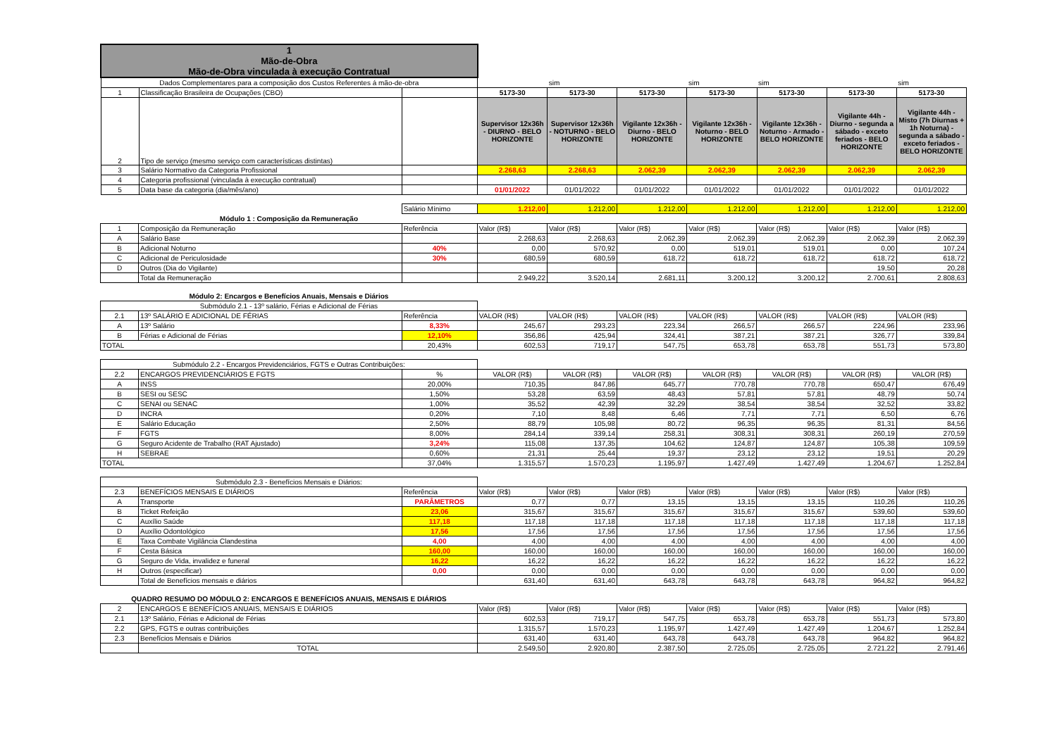| 1 Mão-de-Obra Mão-de-Obra vinculada à execução Contratual | | | | | | | | | |
| Dados Complementares para a composição dos Custos Referentes á mão-de-obra | | | | sim | | sim | sim | | sim |
| 1 | Classificação Brasileira de Ocupações (CBO) | | 5173-30 | 5173-30 | 5173-30 | 5173-30 | 5173-30 | 5173-30 | 5173-30 |
| 2 | Tipo de serviço (mesmo serviço com características distintas) | | Supervisor 12x36h - DIURNO - BELO HORIZONTE | Supervisor 12x36h - NOTURNO - BELO HORIZONTE | Vigilante 12x36h - Diurno - BELO HORIZONTE | Vigilante 12x36h - Noturno - BELO HORIZONTE | Vigilante 12x36h - Noturno - Armado - BELO HORIZONTE | Vigilante 44h - Diurno - segunda a sábado - exceto feriados - BELO HORIZONTE | Vigilante 44h - Misto (7h Diurnas + 1h Noturna) - segunda a sábado - exceto feriados - BELO HORIZONTE |
| 3 | Salário Normativo da Categoria Profissional | | 2.268,63 | 2.268,63 | 2.062,39 | 2.062,39 | 2.062,39 | 2.062,39 | 2.062,39 |
| 4 | Categoria profissional (vinculada à execução contratual) | | | | | | | | |
| 5 | Data base da categoria (dia/mês/ano) | | 01/01/2022 | 01/01/2022 | 01/01/2022 | 01/01/2022 | 01/01/2022 | 01/01/2022 | 01/01/2022 |
| | | Salário Mínimo | 1.212,00 | 1.212,00 | 1.212,00 | 1.212,00 | 1.212,00 | 1.212,00 | 1.212,00 |
| Módulo 1 : Composição da Remuneração | | | | | | | | | |
| 1 | Composição da Remuneração | Referência | Valor (R$) | Valor (R$) | Valor (R$) | Valor (R$) | Valor (R$) | Valor (R$) | Valor (R$) |
| A | Salário Base | | 2.268,63 | 2.268,63 | 2.062,39 | 2.062,39 | 2.062,39 | 2.062,39 | 2.062,39 |
| B | Adicional Noturno | 40% | 0,00 | 570,92 | 0,00 | 519,01 | 519,01 | 0,00 | 107,24 |
| C | Adicional de Periculosidade | 30% | 680,59 | 680,59 | 618,72 | 618,72 | 618,72 | 618,72 | 618,72 |
| D | Outros (Dia do Vigilante) | | | | | | | 19,50 | 20,28 |
| | Total da Remuneração | | 2.949,22 | 3.520,14 | 2.681,11 | 3.200,12 | 3.200,12 | 2.700,61 | 2.808,63 |
| Módulo 2: Encargos e Benefícios Anuais, Mensais e Diários | | | | | | | | | |
| Submódulo 2.1 - 13º salário, Férias e Adicional de Férias | | | | | | | | | |
| 2.1 | 13º SALÁRIO E ADICIONAL DE FÉRIAS | Referência | VALOR (R$) | VALOR (R$) | VALOR (R$) | VALOR (R$) | VALOR (R$) | VALOR (R$) | VALOR (R$) |
| A | 13º Salário | 8,33% | 245,67 | 293,23 | 223,34 | 266,57 | 266,57 | 224,96 | 233,96 |
| B | Férias e Adicional de Férias | 12,10% | 356,86 | 425,94 | 324,41 | 387,21 | 387,21 | 326,77 | 339,84 |
| TOTAL | | 20,43% | 602,53 | 719,17 | 547,75 | 653,78 | 653,78 | 551,73 | 573,80 |
| Submódulo 2.2 - Encargos Previdenciários, FGTS e Outras Contribuições: | | | | | | | | | |
| 2.2 | ENCARGOS PREVIDENCIÁRIOS E FGTS | % | VALOR (R$) | VALOR (R$) | VALOR (R$) | VALOR (R$) | VALOR (R$) | VALOR (R$) | VALOR (R$) |
| A | INSS | 20,00% | 710,35 | 847,86 | 645,77 | 770,78 | 770,78 | 650,47 | 676,49 |
| B | SESI ou SESC | 1,50% | 53,28 | 63,59 | 48,43 | 57,81 | 57,81 | 48,79 | 50,74 |
| C | SENAI ou SENAC | 1,00% | 35,52 | 42,39 | 32,29 | 38,54 | 38,54 | 32,52 | 33,82 |
| D | INCRA | 0,20% | 7,10 | 8,48 | 6,46 | 7,71 | 7,71 | 6,50 | 6,76 |
| E | Salário Educação | 2,50% | 88,79 | 105,98 | 80,72 | 96,35 | 96,35 | 81,31 | 84,56 |
| F | FGTS | 8,00% | 284,14 | 339,14 | 258,31 | 308,31 | 308,31 | 260,19 | 270,59 |
| G | Seguro Acidente de Trabalho (RAT Ajustado) | 3,24% | 115,08 | 137,35 | 104,62 | 124,87 | 124,87 | 105,38 | 109,59 |
| H | SEBRAE | 0,60% | 21,31 | 25,44 | 19,37 | 23,12 | 23,12 | 19,51 | 20,29 |
| TOTAL | | 37,04% | 1.315,57 | 1.570,23 | 1.195,97 | 1.427,49 | 1.427,49 | 1.204,67 | 1.252,84 |
| Submódulo 2.3 - Benefícios Mensais e Diários: | | | | | | | | | |
| 2.3 | BENEFÍCIOS MENSAIS E DIÁRIOS | Referência | Valor (R$) | Valor (R$) | Valor (R$) | Valor (R$) | Valor (R$) | Valor (R$) | Valor (R$) |
| A | Transporte | PARÂMETROS | 0,77 | 0,77 | 13,15 | 13,15 | 13,15 | 110,26 | 110,26 |
| B | Ticket Refeição | 23,06 | 315,67 | 315,67 | 315,67 | 315,67 | 315,67 | 539,60 | 539,60 |
| C | Auxílio Saúde | 117,18 | 117,18 | 117,18 | 117,18 | 117,18 | 117,18 | 117,18 | 117,18 |
| D | Auxílio Odontológico | 17,56 | 17,56 | 17,56 | 17,56 | 17,56 | 17,56 | 17,56 | 17,56 |
| E | Taxa Combate Vigilância Clandestina | 4,00 | 4,00 | 4,00 | 4,00 | 4,00 | 4,00 | 4,00 | 4,00 |
| F | Cesta Básica | 160,00 | 160,00 | 160,00 | 160,00 | 160,00 | 160,00 | 160,00 | 160,00 |
| G | Seguro de Vida, invalidez e funeral | 16,22 | 16,22 | 16,22 | 16,22 | 16,22 | 16,22 | 16,22 | 16,22 |
| H | Outros (especificar) | 0,00 | 0,00 | 0,00 | 0,00 | 0,00 | 0,00 | 0,00 | 0,00 |
| | Total de Benefícios mensais e diários | | 631,40 | 631,40 | 643,78 | 643,78 | 643,78 | 964,82 | 964,82 |
| QUADRO RESUMO DO MÓDULO 2: ENCARGOS E BENEFÍCIOS ANUAIS, MENSAIS E DIÁRIOS | | | | | | | | |
| 2 | ENCARGOS E BENEFÍCIOS ANUAIS, MENSAIS E DIÁRIOS | Valor (R$) | Valor (R$) | Valor (R$) | Valor (R$) | Valor (R$) | Valor (R$) | Valor (R$) |
| 2.1 | 13º Salário, Férias e Adicional de Férias | 602,53 | 719,17 | 547,75 | 653,78 | 653,78 | 551,73 | 573,80 |
| 2.2 | GPS, FGTS e outras contribuições | 1.315,57 | 1.570,23 | 1.195,97 | 1.427,49 | 1.427,49 | 1.204,67 | 1.252,84 |
| 2.3 | Benefícios Mensais e Diários | 631,40 | 631,40 | 643,78 | 643,78 | 643,78 | 964,82 | 964,82 |
| | TOTAL | 2.549,50 | 2.920,80 | 2.387,50 | 2.725,05 | 2.725,05 | 2.721,22 | 2.791,46 |